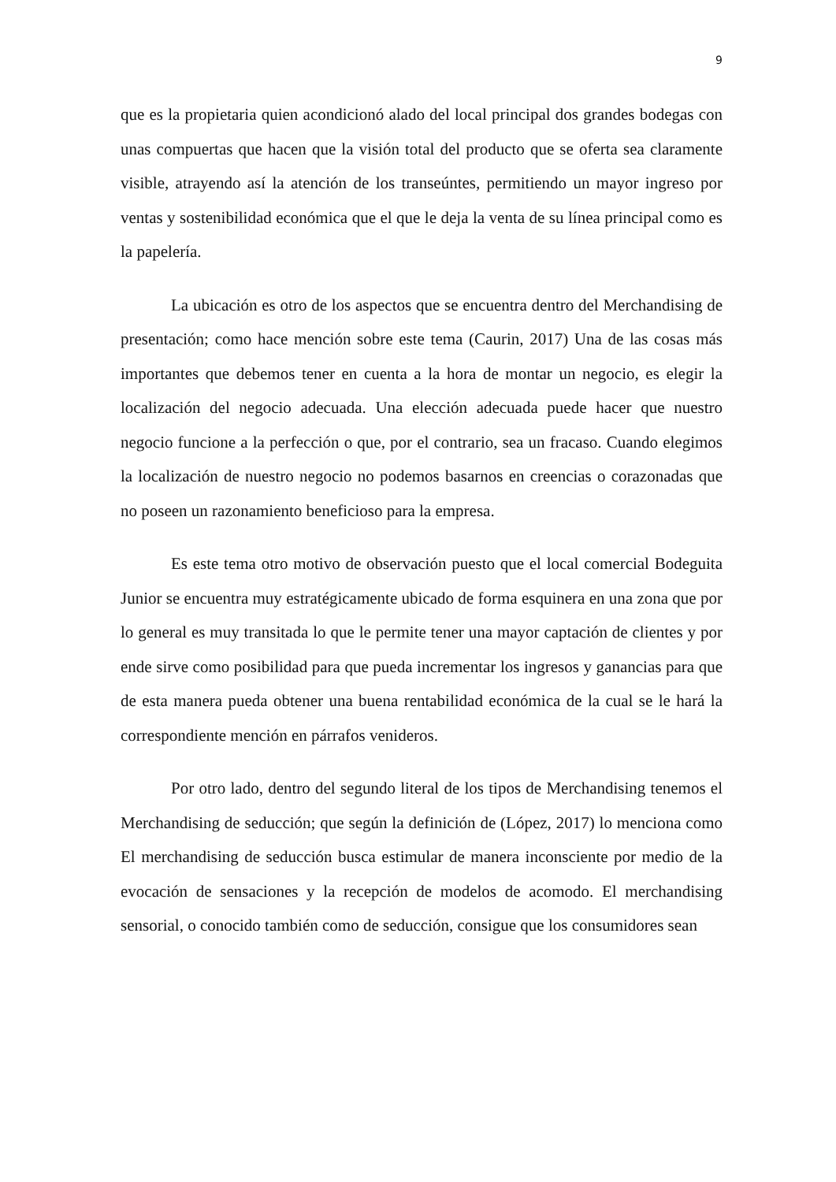9
que es la propietaria quien acondicionó alado del local principal dos grandes bodegas con unas compuertas que hacen que la visión total del producto que se oferta sea claramente visible, atrayendo así la atención de los transeúntes, permitiendo un mayor ingreso por ventas y sostenibilidad económica que el que le deja la venta de su línea principal como es la papelería.
La ubicación es otro de los aspectos que se encuentra dentro del Merchandising de presentación; como hace mención sobre este tema (Caurin, 2017) Una de las cosas más importantes que debemos tener en cuenta a la hora de montar un negocio, es elegir la localización del negocio adecuada. Una elección adecuada puede hacer que nuestro negocio funcione a la perfección o que, por el contrario, sea un fracaso. Cuando elegimos la localización de nuestro negocio no podemos basarnos en creencias o corazonadas que no poseen un razonamiento beneficioso para la empresa.
Es este tema otro motivo de observación puesto que el local comercial Bodeguita Junior se encuentra muy estratégicamente ubicado de forma esquinera en una zona que por lo general es muy transitada lo que le permite tener una mayor captación de clientes y por ende sirve como posibilidad para que pueda incrementar los ingresos y ganancias para que de esta manera pueda obtener una buena rentabilidad económica de la cual se le hará la correspondiente mención en párrafos venideros.
Por otro lado, dentro del segundo literal de los tipos de Merchandising tenemos el Merchandising de seducción; que según la definición de (López, 2017) lo menciona como El merchandising de seducción busca estimular de manera inconsciente por medio de la evocación de sensaciones y la recepción de modelos de acomodo. El merchandising sensorial, o conocido también como de seducción, consigue que los consumidores sean